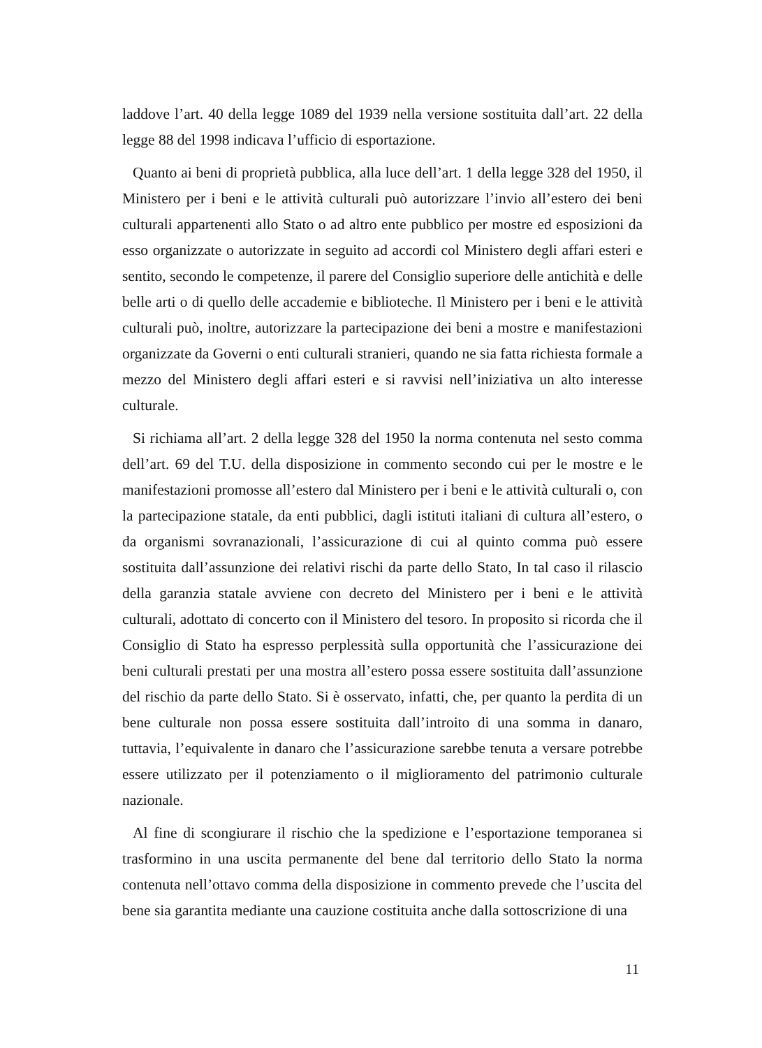laddove l’art. 40 della legge 1089 del 1939 nella versione sostituita dall’art. 22 della legge 88 del 1998 indicava l’ufficio di esportazione.
Quanto ai beni di proprietà pubblica, alla luce dell’art. 1 della legge 328 del 1950, il Ministero per i beni e le attività culturali può autorizzare l’invio all’estero dei beni culturali appartenenti allo Stato o ad altro ente pubblico per mostre ed esposizioni da esso organizzate o autorizzate in seguito ad accordi col Ministero degli affari esteri e sentito, secondo le competenze, il parere del Consiglio superiore delle antichità e delle belle arti o di quello delle accademie e biblioteche. Il Ministero per i beni e le attività culturali può, inoltre, autorizzare la partecipazione dei beni a mostre e manifestazioni organizzate da Governi o enti culturali stranieri, quando ne sia fatta richiesta formale a mezzo del Ministero degli affari esteri e si ravvisi nell’iniziativa un alto interesse culturale.
Si richiama all’art. 2 della legge 328 del 1950 la norma contenuta nel sesto comma dell’art. 69 del T.U. della disposizione in commento secondo cui per le mostre e le manifestazioni promosse all’estero dal Ministero per i beni e le attività culturali o, con la partecipazione statale, da enti pubblici, dagli istituti italiani di cultura all’estero, o da organismi sovranazionali, l’assicurazione di cui al quinto comma può essere sostituita dall’assunzione dei relativi rischi da parte dello Stato, In tal caso il rilascio della garanzia statale avviene con decreto del Ministero per i beni e le attività culturali, adottato di concerto con il Ministero del tesoro. In proposito si ricorda che il Consiglio di Stato ha espresso perplessità sulla opportunità che l’assicurazione dei beni culturali prestati per una mostra all’estero possa essere sostituita dall’assunzione del rischio da parte dello Stato. Si è osservato, infatti, che, per quanto la perdita di un bene culturale non possa essere sostituita dall’introito di una somma in danaro, tuttavia, l’equivalente in danaro che l’assicurazione sarebbe tenuta a versare potrebbe essere utilizzato per il potenziamento o il miglioramento del patrimonio culturale nazionale.
Al fine di scongiurare il rischio che la spedizione e l’esportazione temporanea si trasformino in una uscita permanente del bene dal territorio dello Stato la norma contenuta nell’ottavo comma della disposizione in commento prevede che l’uscita del bene sia garantita mediante una cauzione costituita anche dalla sottoscrizione di una
11